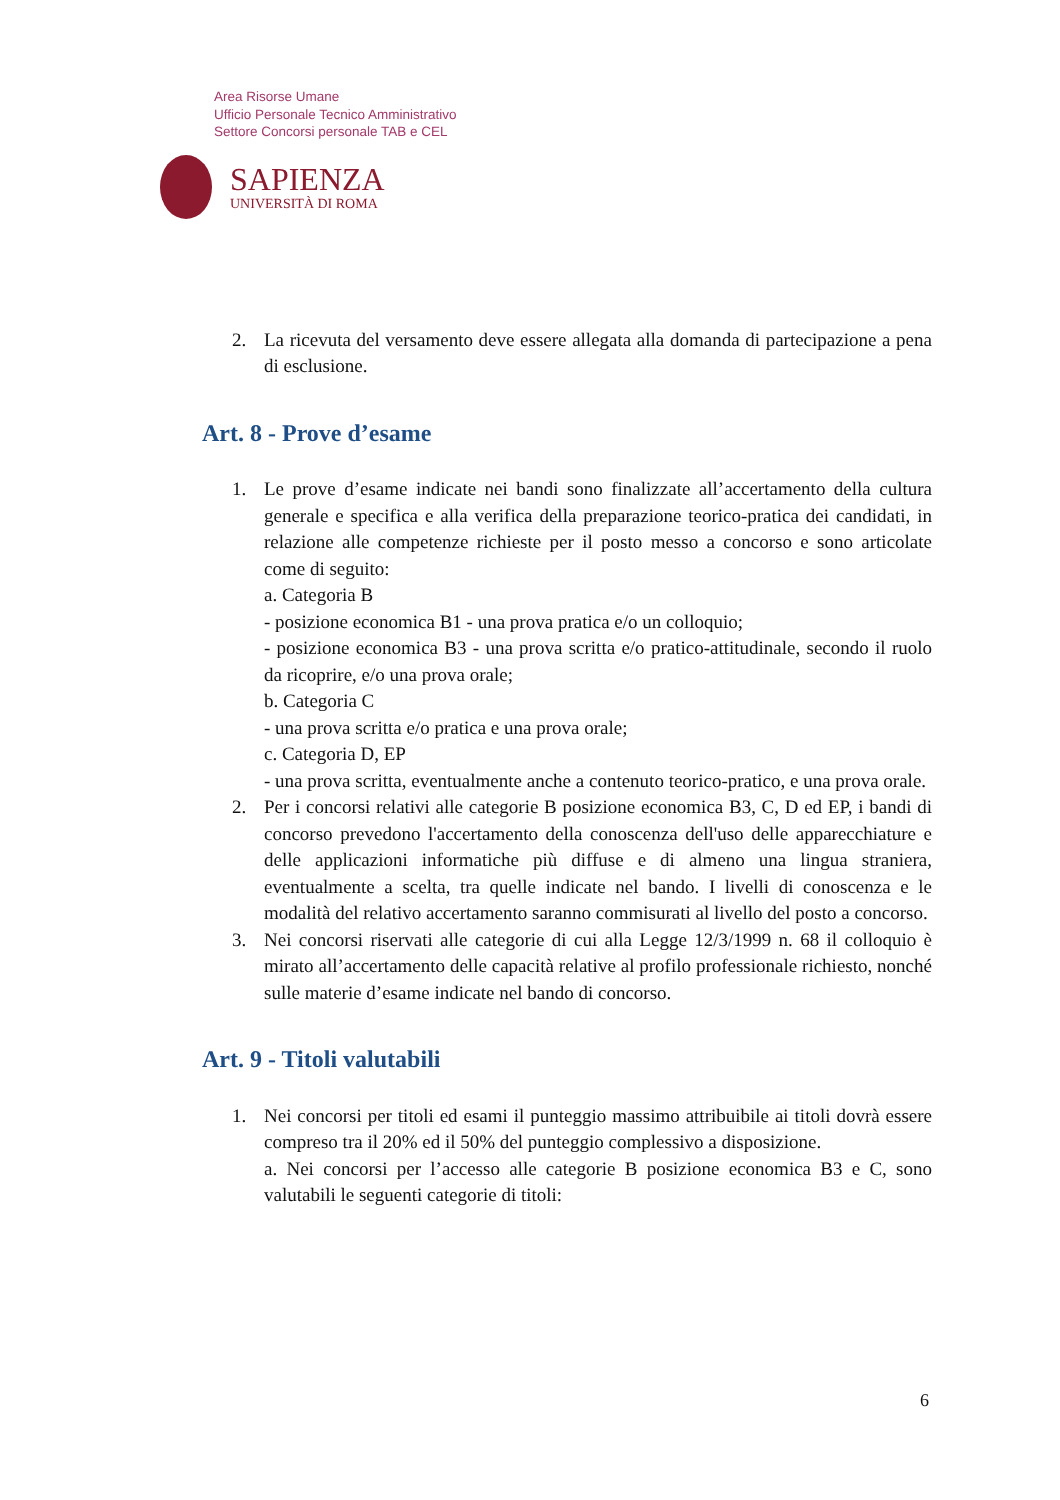Area Risorse Umane
Ufficio Personale Tecnico Amministrativo
Settore Concorsi personale TAB e CEL
SAPIENZA
UNIVERSITÀ DI ROMA
2. La ricevuta del versamento deve essere allegata alla domanda di partecipazione a pena di esclusione.
Art. 8 - Prove d’esame
1. Le prove d’esame indicate nei bandi sono finalizzate all’accertamento della cultura generale e specifica e alla verifica della preparazione teorico-pratica dei candidati, in relazione alle competenze richieste per il posto messo a concorso e sono articolate come di seguito:
a. Categoria B
- posizione economica B1 - una prova pratica e/o un colloquio;
- posizione economica B3 - una prova scritta e/o pratico-attitudinale, secondo il ruolo da ricoprire, e/o una prova orale;
b. Categoria C
- una prova scritta e/o pratica e una prova orale;
c. Categoria D, EP
- una prova scritta, eventualmente anche a contenuto teorico-pratico, e una prova orale.
2. Per i concorsi relativi alle categorie B posizione economica B3, C, D ed EP, i bandi di concorso prevedono l'accertamento della conoscenza dell'uso delle apparecchiature e delle applicazioni informatiche più diffuse e di almeno una lingua straniera, eventualmente a scelta, tra quelle indicate nel bando. I livelli di conoscenza e le modalità del relativo accertamento saranno commisurati al livello del posto a concorso.
3. Nei concorsi riservati alle categorie di cui alla Legge 12/3/1999 n. 68 il colloquio è mirato all’accertamento delle capacità relative al profilo professionale richiesto, nonché sulle materie d’esame indicate nel bando di concorso.
Art. 9 - Titoli valutabili
1. Nei concorsi per titoli ed esami il punteggio massimo attribuibile ai titoli dovrà essere compreso tra il 20% ed il 50% del punteggio complessivo a disposizione.
a. Nei concorsi per l’accesso alle categorie B posizione economica B3 e C, sono valutabili le seguenti categorie di titoli:
6